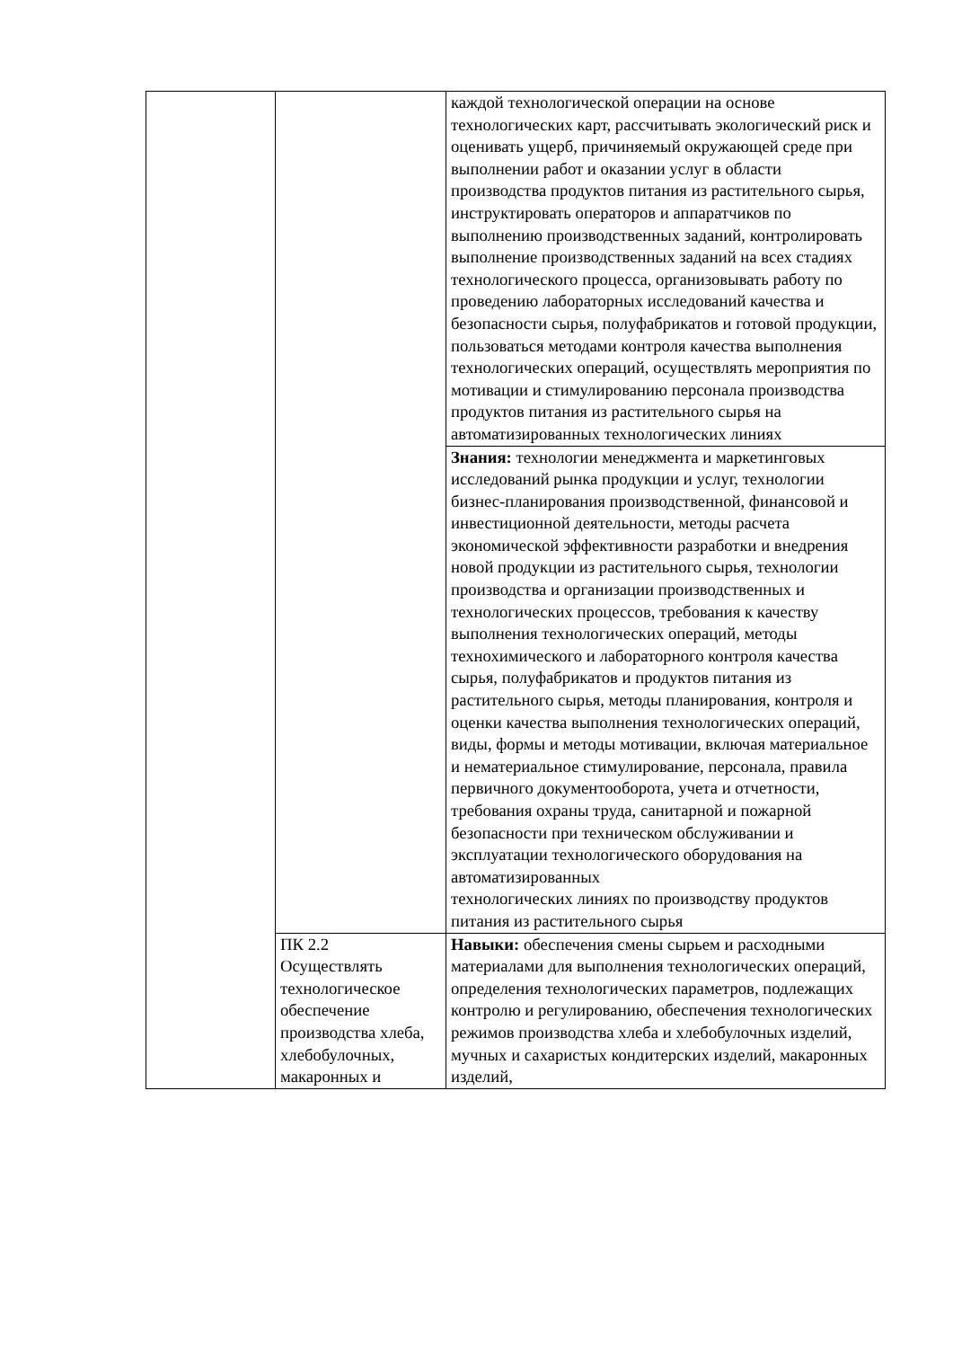| | | каждой технологической операции на основе технологических карт, рассчитывать экологический риск и оценивать ущерб, причиняемый окружающей среде при выполнении работ и оказании услуг в области производства продуктов питания из растительного сырья, инструктировать операторов и аппаратчиков по выполнению производственных заданий, контролировать выполнение производственных заданий на всех стадиях технологического процесса, организовывать работу по проведению лабораторных исследований качества и безопасности сырья, полуфабрикатов и готовой продукции, пользоваться методами контроля качества выполнения технологических операций, осуществлять мероприятия по мотивации и стимулированию персонала производства продуктов питания из растительного сырья на автоматизированных технологических линиях |
| | | Знания: технологии менеджмента и маркетинговых исследований рынка продукции и услуг, технологии бизнес-планирования производственной, финансовой и инвестиционной деятельности, методы расчета экономической эффективности разработки и внедрения новой продукции из растительного сырья, технологии производства и организации производственных и технологических процессов, требования к качеству выполнения технологических операций, методы технохимического и лабораторного контроля качества сырья, полуфабрикатов и продуктов питания из растительного сырья, методы планирования, контроля и оценки качества выполнения технологических операций, виды, формы и методы мотивации, включая материальное и нематериальное стимулирование, персонала, правила первичного документооборота, учета и отчетности, требования охраны труда, санитарной и пожарной безопасности при техническом обслуживании и эксплуатации технологического оборудования на автоматизированных технологических линиях по производству продуктов питания из растительного сырья |
| | ПК 2.2 Осуществлять технологическое обеспечение производства хлеба, хлебобулочных, макаронных и | Навыки: обеспечения смены сырьем и расходными материалами для выполнения технологических операций, определения технологических параметров, подлежащих контролю и регулированию, обеспечения технологических режимов производства хлеба и хлебобулочных изделий, мучных и сахаристых кондитерских изделий, макаронных изделий, |